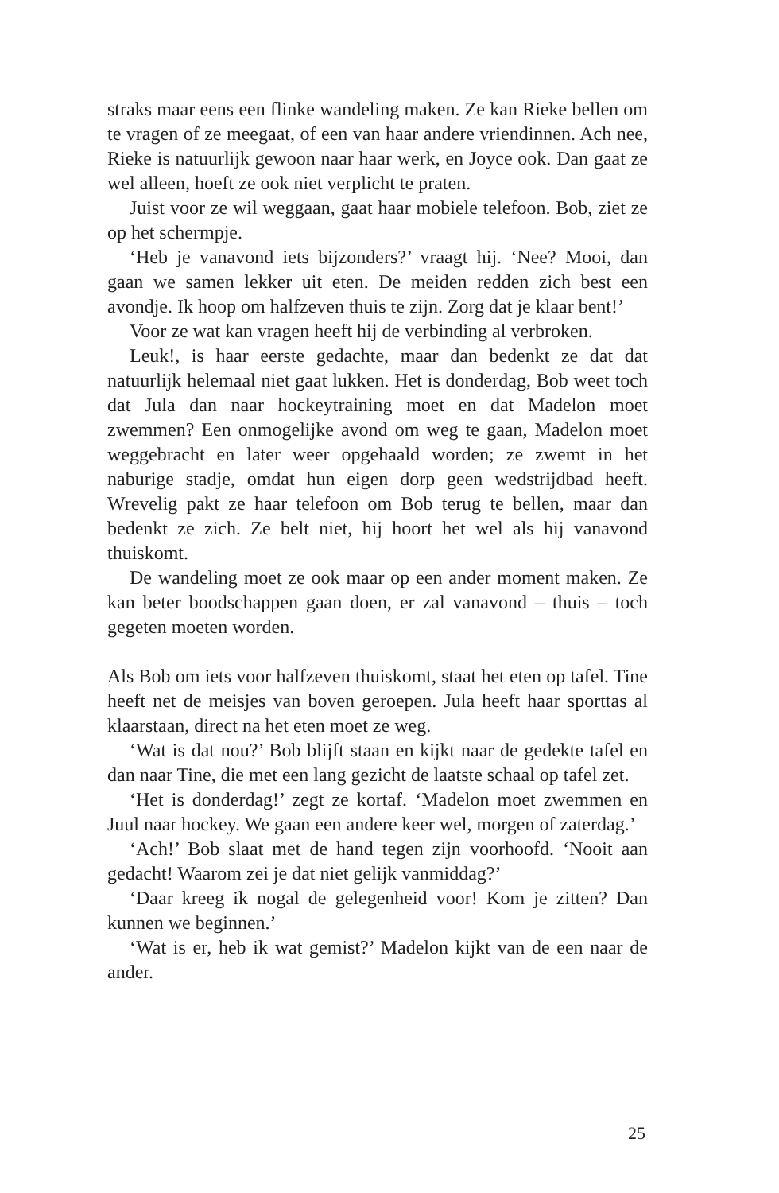straks maar eens een flinke wandeling maken. Ze kan Rieke bellen om te vragen of ze meegaat, of een van haar andere vriendinnen. Ach nee, Rieke is natuurlijk gewoon naar haar werk, en Joyce ook. Dan gaat ze wel alleen, hoeft ze ook niet verplicht te praten.
Juist voor ze wil weggaan, gaat haar mobiele telefoon. Bob, ziet ze op het schermpje.
‘Heb je vanavond iets bijzonders?’ vraagt hij. ‘Nee? Mooi, dan gaan we samen lekker uit eten. De meiden redden zich best een avondje. Ik hoop om halfzeven thuis te zijn. Zorg dat je klaar bent!’
Voor ze wat kan vragen heeft hij de verbinding al verbroken.
Leuk!, is haar eerste gedachte, maar dan bedenkt ze dat dat natuurlijk helemaal niet gaat lukken. Het is donderdag, Bob weet toch dat Jula dan naar hockeytraining moet en dat Madelon moet zwemmen? Een onmogelijke avond om weg te gaan, Madelon moet weggebracht en later weer opgehaald worden; ze zwemt in het naburige stadje, omdat hun eigen dorp geen wedstrijdbad heeft. Wrevelig pakt ze haar telefoon om Bob terug te bellen, maar dan bedenkt ze zich. Ze belt niet, hij hoort het wel als hij vanavond thuiskomt.
De wandeling moet ze ook maar op een ander moment maken. Ze kan beter boodschappen gaan doen, er zal vanavond – thuis – toch gegeten moeten worden.
Als Bob om iets voor halfzeven thuiskomt, staat het eten op tafel. Tine heeft net de meisjes van boven geroepen. Jula heeft haar sporttas al klaarstaan, direct na het eten moet ze weg.
‘Wat is dat nou?’ Bob blijft staan en kijkt naar de gedekte tafel en dan naar Tine, die met een lang gezicht de laatste schaal op tafel zet.
‘Het is donderdag!’ zegt ze kortaf. ‘Madelon moet zwemmen en Juul naar hockey. We gaan een andere keer wel, morgen of zaterdag.’
‘Ach!’ Bob slaat met de hand tegen zijn voorhoofd. ‘Nooit aan gedacht! Waarom zei je dat niet gelijk vanmiddag?’
‘Daar kreeg ik nogal de gelegenheid voor! Kom je zitten? Dan kunnen we beginnen.’
‘Wat is er, heb ik wat gemist?’ Madelon kijkt van de een naar de ander.
25